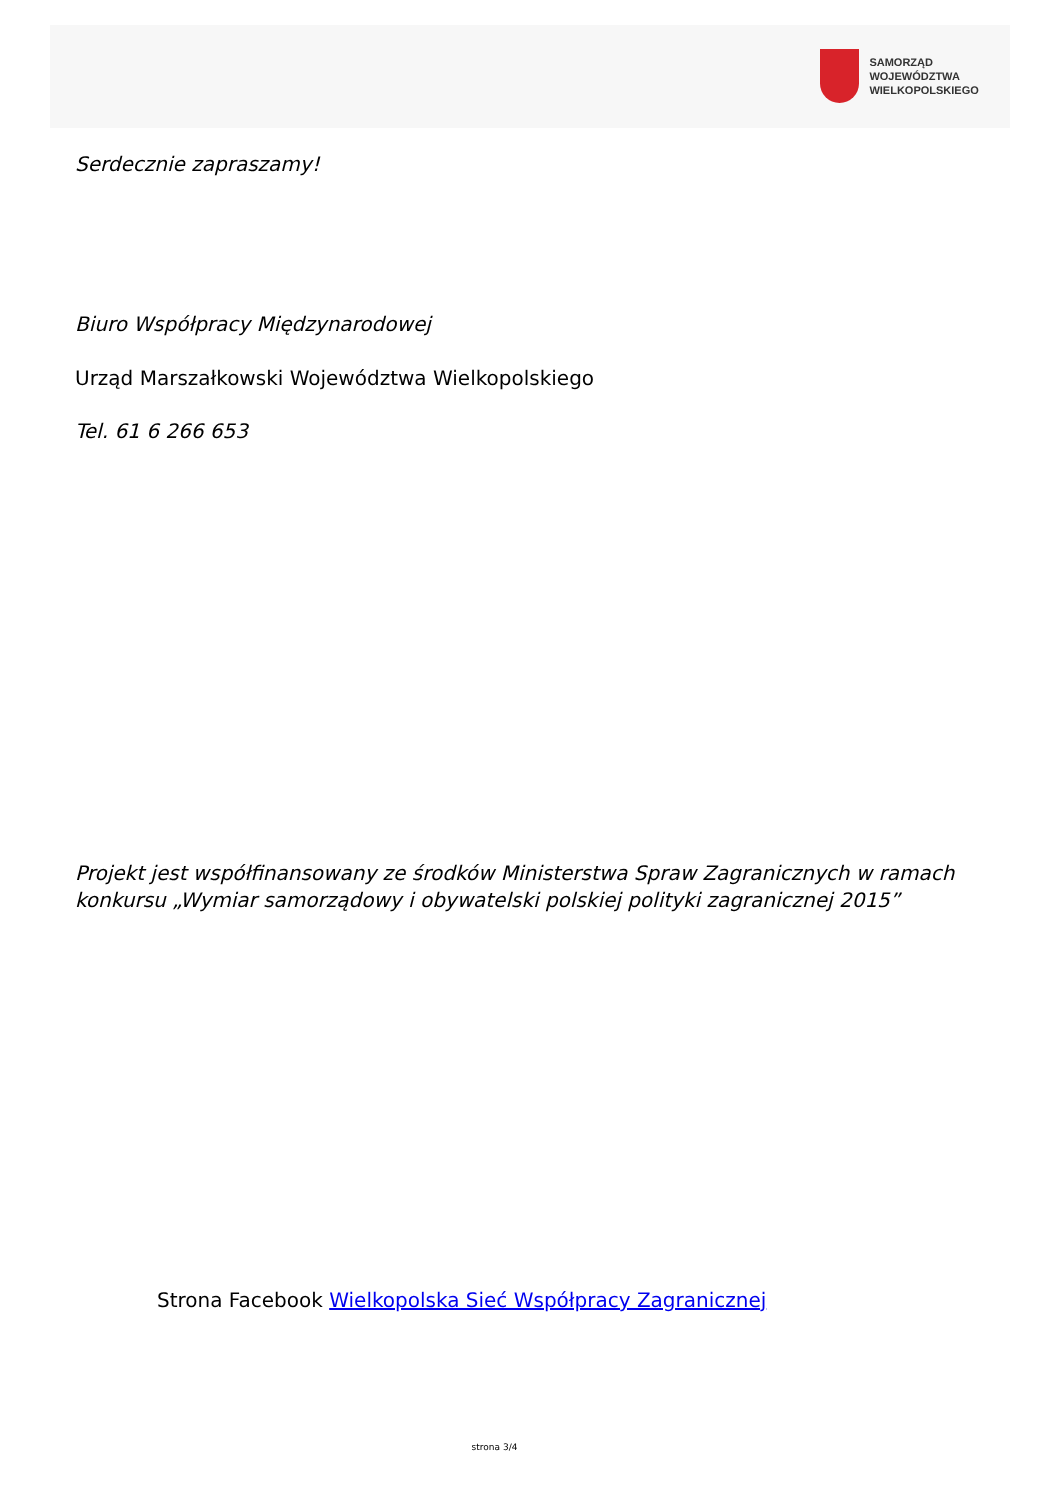SAMORZĄD WOJEWÓDZTWA
WIELKOPOLSKIEGO
Serdecznie zapraszamy!
Biuro Współpracy Międzynarodowej
Urząd Marszałkowski Województwa Wielkopolskiego
Tel. 61 6 266 653
Projekt jest współfinansowany ze środków Ministerstwa Spraw Zagranicznych w ramach konkursu „Wymiar samorządowy i obywatelski polskiej polityki zagranicznej 2015”
Strona Facebook Wielkopolska Sieć Współpracy Zagranicznej
strona 3/4